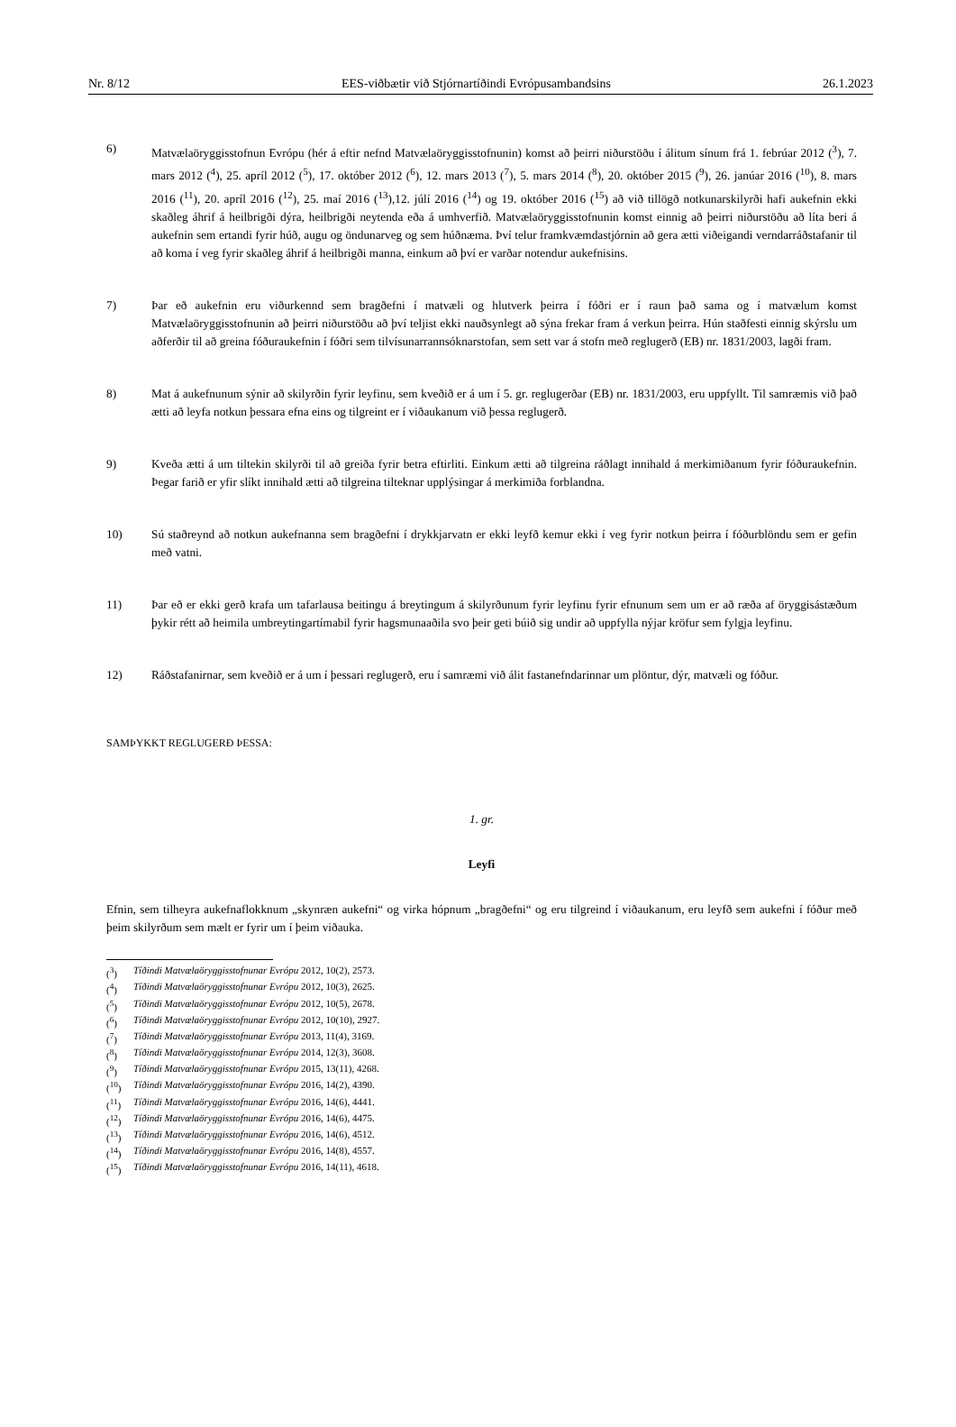Nr. 8/12 EES-viðbætir við Stjórnartíðindi Evrópusambandsins 26.1.2023
6) Matvælaöryggisstofnun Evrópu (hér á eftir nefnd Matvælaöryggisstofnunin) komst að þeirri niðurstöðu í álitum sínum frá 1. febrúar 2012 (<sup>3</sup>), 7. mars 2012 (<sup>4</sup>), 25. apríl 2012 (<sup>5</sup>), 17. október 2012 (<sup>6</sup>), 12. mars 2013 (<sup>7</sup>), 5. mars 2014 (<sup>8</sup>), 20. október 2015 (<sup>9</sup>), 26. janúar 2016 (<sup>10</sup>), 8. mars 2016 (<sup>11</sup>), 20. apríl 2016 (<sup>12</sup>), 25. maí 2016 (<sup>13</sup>),12. júlí 2016 (<sup>14</sup>) og 19. október 2016 (<sup>15</sup>) að við tillögð notkunarskilyrði hafi aukefnin ekki skaðleg áhrif á heilbrigði dýra, heilbrigði neytenda eða á umhverfið. Matvælaöryggisstofnunin komst einnig að þeirri niðurstöðu að líta beri á aukefnin sem ertandi fyrir húð, augu og öndunarveg og sem húðnæma. Því telur framkvæmdastjórnin að gera ætti viðeigandi verndarráðstafanir til að koma í veg fyrir skaðleg áhrif á heilbrigði manna, einkum að því er varðar notendur aukefnisins.
7) Þar eð aukefnin eru viðurkennd sem bragðefni í matvæli og hlutverk þeirra í fóðri er í raun það sama og í matvælum komst Matvælaöryggisstofnunin að þeirri niðurstöðu að því teljist ekki nauðsynlegt að sýna frekar fram á verkun þeirra. Hún staðfesti einnig skýrslu um aðferðir til að greina fóðuraukefnin í fóðri sem tilvísunarrannsóknarstofan, sem sett var á stofn með reglugerð (EB) nr. 1831/2003, lagði fram.
8) Mat á aukefnunum sýnir að skilyrðin fyrir leyfinu, sem kveðið er á um í 5. gr. reglugerðar (EB) nr. 1831/2003, eru uppfyllt. Til samræmis við það ætti að leyfa notkun þessara efna eins og tilgreint er í viðaukanum við þessa reglugerð.
9) Kveða ætti á um tiltekin skilyrði til að greiða fyrir betra eftirliti. Einkum ætti að tilgreina ráðlagt innihald á merkimiðanum fyrir fóðuraukefnin. Þegar farið er yfir slíkt innihald ætti að tilgreina tilteknar upplýsingar á merkimiða forblandna.
10) Sú staðreynd að notkun aukefnanna sem bragðefni í drykkjarvatn er ekki leyfð kemur ekki í veg fyrir notkun þeirra í fóðurblöndu sem er gefin með vatni.
11) Þar eð er ekki gerð krafa um tafarlausa beitingu á breytingum á skilyrðunum fyrir leyfinu fyrir efnunum sem um er að ræða af öryggisástæðum þykir rétt að heimila umbreytingartímabil fyrir hagsmunaaðila svo þeir geti búið sig undir að uppfylla nýjar kröfur sem fylgja leyfinu.
12) Ráðstafanirnar, sem kveðið er á um í þessari reglugerð, eru í samræmi við álit fastanefndarinnar um plöntur, dýr, matvæli og fóður.
SAMÞYKKT REGLUGERÐ ÞESSA:
1. gr.
Leyfi
Efnin, sem tilheyra aukefnaflokknum „skynræn aukefni“ og virka hópnum „bragðefni“ og eru tilgreind í viðaukanum, eru leyfð sem aukefni í fóður með þeim skilyrðum sem mælt er fyrir um í þeim viðauka.
(<sup>3</sup>) Tíðindi Matvælaöryggisstofnunar Evrópu 2012, 10(2), 2573.
(<sup>4</sup>) Tíðindi Matvælaöryggisstofnunar Evrópu 2012, 10(3), 2625.
(<sup>5</sup>) Tíðindi Matvælaöryggisstofnunar Evrópu 2012, 10(5), 2678.
(<sup>6</sup>) Tíðindi Matvælaöryggisstofnunar Evrópu 2012, 10(10), 2927.
(<sup>7</sup>) Tíðindi Matvælaöryggisstofnunar Evrópu 2013, 11(4), 3169.
(<sup>8</sup>) Tíðindi Matvælaöryggisstofnunar Evrópu 2014, 12(3), 3608.
(<sup>9</sup>) Tíðindi Matvælaöryggisstofnunar Evrópu 2015, 13(11), 4268.
(<sup>10</sup>) Tíðindi Matvælaöryggisstofnunar Evrópu 2016, 14(2), 4390.
(<sup>11</sup>) Tíðindi Matvælaöryggisstofnunar Evrópu 2016, 14(6), 4441.
(<sup>12</sup>) Tíðindi Matvælaöryggisstofnunar Evrópu 2016, 14(6), 4475.
(<sup>13</sup>) Tíðindi Matvælaöryggisstofnunar Evrópu 2016, 14(6), 4512.
(<sup>14</sup>) Tíðindi Matvælaöryggisstofnunar Evrópu 2016, 14(8), 4557.
(<sup>15</sup>) Tíðindi Matvælaöryggisstofnunar Evrópu 2016, 14(11), 4618.